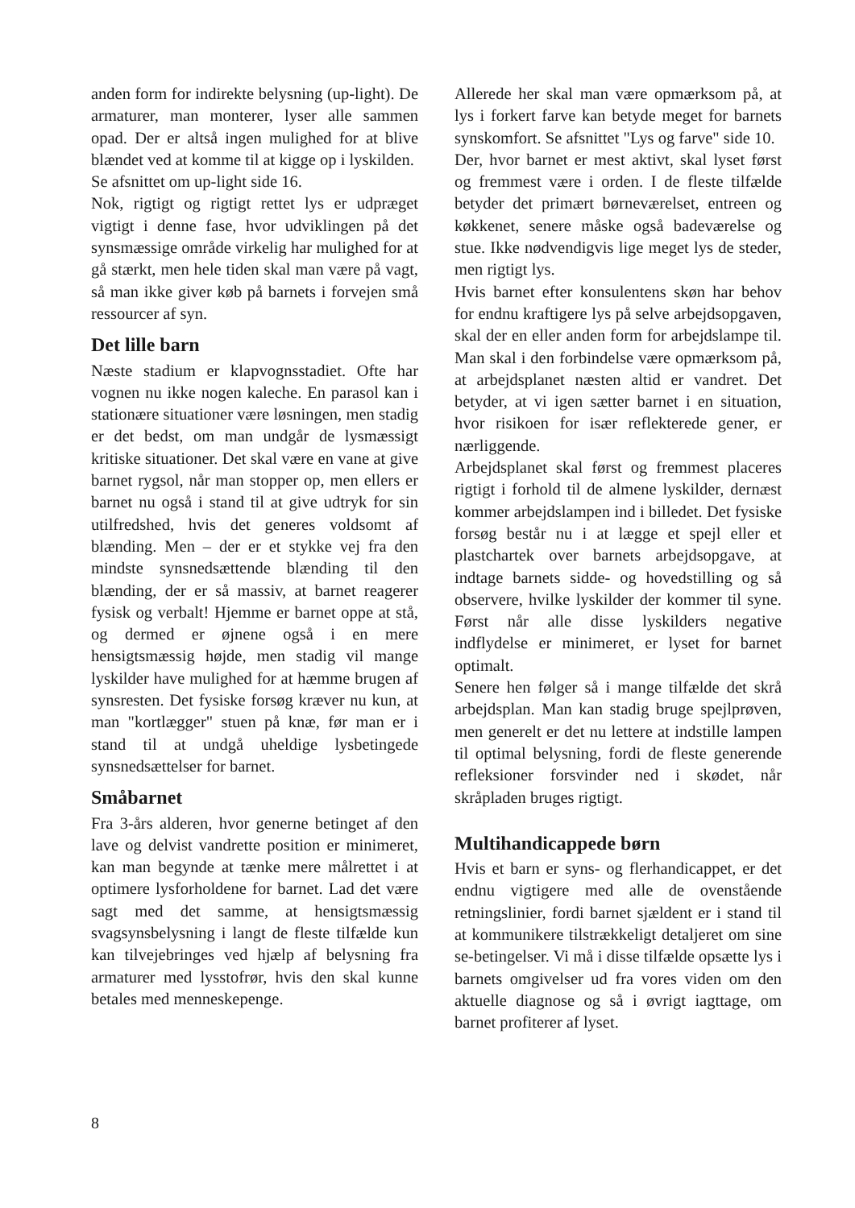anden form for indirekte belysning (up-light). De armaturer, man monterer, lyser alle sammen opad. Der er altså ingen mulighed for at blive blændet ved at komme til at kigge op i lyskilden.
Se afsnittet om up-light side 16.
Nok, rigtigt og rigtigt rettet lys er udpræget vigtigt i denne fase, hvor udviklingen på det synsmæssige område virkelig har mulighed for at gå stærkt, men hele tiden skal man være på vagt, så man ikke giver køb på barnets i forvejen små ressourcer af syn.
Det lille barn
Næste stadium er klapvognsstadiet. Ofte har vognen nu ikke nogen kaleche. En parasol kan i stationære situationer være løsningen, men stadig er det bedst, om man undgår de lysmæssigt kritiske situationer. Det skal være en vane at give barnet rygsol, når man stopper op, men ellers er barnet nu også i stand til at give udtryk for sin utilfredshed, hvis det generes voldsomt af blænding. Men – der er et stykke vej fra den mindste synsnedsættende blænding til den blænding, der er så massiv, at barnet reagerer fysisk og verbalt! Hjemme er barnet oppe at stå, og dermed er øjnene også i en mere hensigtsmæssig højde, men stadig vil mange lyskilder have mulighed for at hæmme brugen af synsresten. Det fysiske forsøg kræver nu kun, at man "kortlægger" stuen på knæ, før man er i stand til at undgå uheldige lysbetingede synsnedsættelser for barnet.
Småbarnet
Fra 3-års alderen, hvor generne betinget af den lave og delvist vandrette position er minimeret, kan man begynde at tænke mere målrettet i at optimere lysforholdene for barnet. Lad det være sagt med det samme, at hensigtsmæssig svagsynsbelysning i langt de fleste tilfælde kun kan tilvejebringes ved hjælp af belysning fra armaturer med lysstofrør, hvis den skal kunne betales med menneskepenge.
Allerede her skal man være opmærksom på, at lys i forkert farve kan betyde meget for barnets synskomfort. Se afsnittet "Lys og farve" side 10.
Der, hvor barnet er mest aktivt, skal lyset først og fremmest være i orden. I de fleste tilfælde betyder det primært børneværelset, entreen og køkkenet, senere måske også badeværelse og stue. Ikke nødvendigvis lige meget lys de steder, men rigtigt lys.
Hvis barnet efter konsulentens skøn har behov for endnu kraftigere lys på selve arbejdsopgaven, skal der en eller anden form for arbejdslampe til. Man skal i den forbindelse være opmærksom på, at arbejdsplanet næsten altid er vandret. Det betyder, at vi igen sætter barnet i en situation, hvor risikoen for især reflekterede gener, er nærliggende.
Arbejdsplanet skal først og fremmest placeres rigtigt i forhold til de almene lyskilder, dernæst kommer arbejdslampen ind i billedet. Det fysiske forsøg består nu i at lægge et spejl eller et plastchartek over barnets arbejdsopgave, at indtage barnets sidde- og hovedstilling og så observere, hvilke lyskilder der kommer til syne. Først når alle disse lyskilders negative indflydelse er minimeret, er lyset for barnet optimalt.
Senere hen følger så i mange tilfælde det skrå arbejdsplan. Man kan stadig bruge spejlprøven, men generelt er det nu lettere at indstille lampen til optimal belysning, fordi de fleste generende refleksioner forsvinder ned i skødet, når skråpladen bruges rigtigt.
Multihandicappede børn
Hvis et barn er syns- og flerhandicappet, er det endnu vigtigere med alle de ovenstående retningslinier, fordi barnet sjældent er i stand til at kommunikere tilstrækkeligt detaljeret om sine se-betingelser. Vi må i disse tilfælde opsætte lys i barnets omgivelser ud fra vores viden om den aktuelle diagnose og så i øvrigt iagttage, om barnet profiterer af lyset.
8